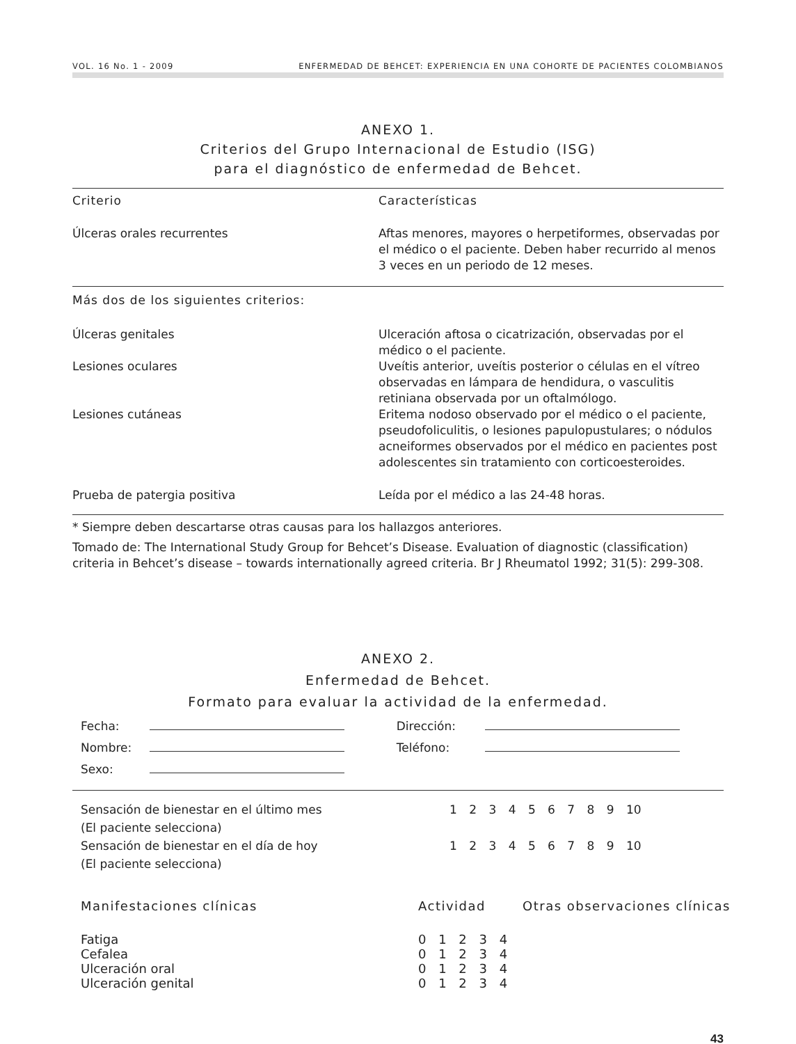VOL. 16 No. 1 - 2009 ENFERMEDAD DE BEHCET: EXPERIENCIA EN UNA COHORTE DE PACIENTES COLOMBIANOS
ANEXO 1.
Criterios del Grupo Internacional de Estudio (ISG)
para el diagnóstico de enfermedad de Behcet.
| Criterio | Características |
| --- | --- |
| Úlceras orales recurrentes | Aftas menores, mayores o herpetiformes, observadas por el médico o el paciente. Deben haber recurrido al menos 3 veces en un periodo de 12 meses. |
| Más dos de los siguientes criterios: | |
| Úlceras genitales | Ulceración aftosa o cicatrización, observadas por el médico o el paciente. |
| Lesiones oculares | Uveítis anterior, uveítis posterior o células en el vítreo observadas en lámpara de hendidura, o vasculitis retiniana observada por un oftalmólogo. |
| Lesiones cutáneas | Eritema nodoso observado por el médico o el paciente, pseudofoliculitis, o lesiones papulopustulares; o nódulos acneiformes observados por el médico en pacientes post adolescentes sin tratamiento con corticoesteroides. |
| Prueba de patergia positiva | Leída por el médico a las 24-48 horas. |
* Siempre deben descartarse otras causas para los hallazgos anteriores.
Tomado de: The International Study Group for Behcet’s Disease. Evaluation of diagnostic (classification) criteria in Behcet’s disease – towards internationally agreed criteria. Br J Rheumatol 1992; 31(5): 299-308.
ANEXO 2.
Enfermedad de Behcet.
Formato para evaluar la actividad de la enfermedad.
| Fecha: | | Dirección: | |
| Nombre: | | Teléfono: | |
| Sexo: | | | |
| Sensación de bienestar en el último mes (El paciente selecciona) | 1 2 3 4 5 6 7 8 9 10 |
| Sensación de bienestar en el día de hoy (El paciente selecciona) | 1 2 3 4 5 6 7 8 9 10 |
| Manifestaciones clínicas | Actividad | Otras observaciones clínicas |
| --- | --- | --- |
| Fatiga | 0 1 2 3 4 | |
| Cefalea | 0 1 2 3 4 | |
| Ulceración oral | 0 1 2 3 4 | |
| Ulceración genital | 0 1 2 3 4 | |
43